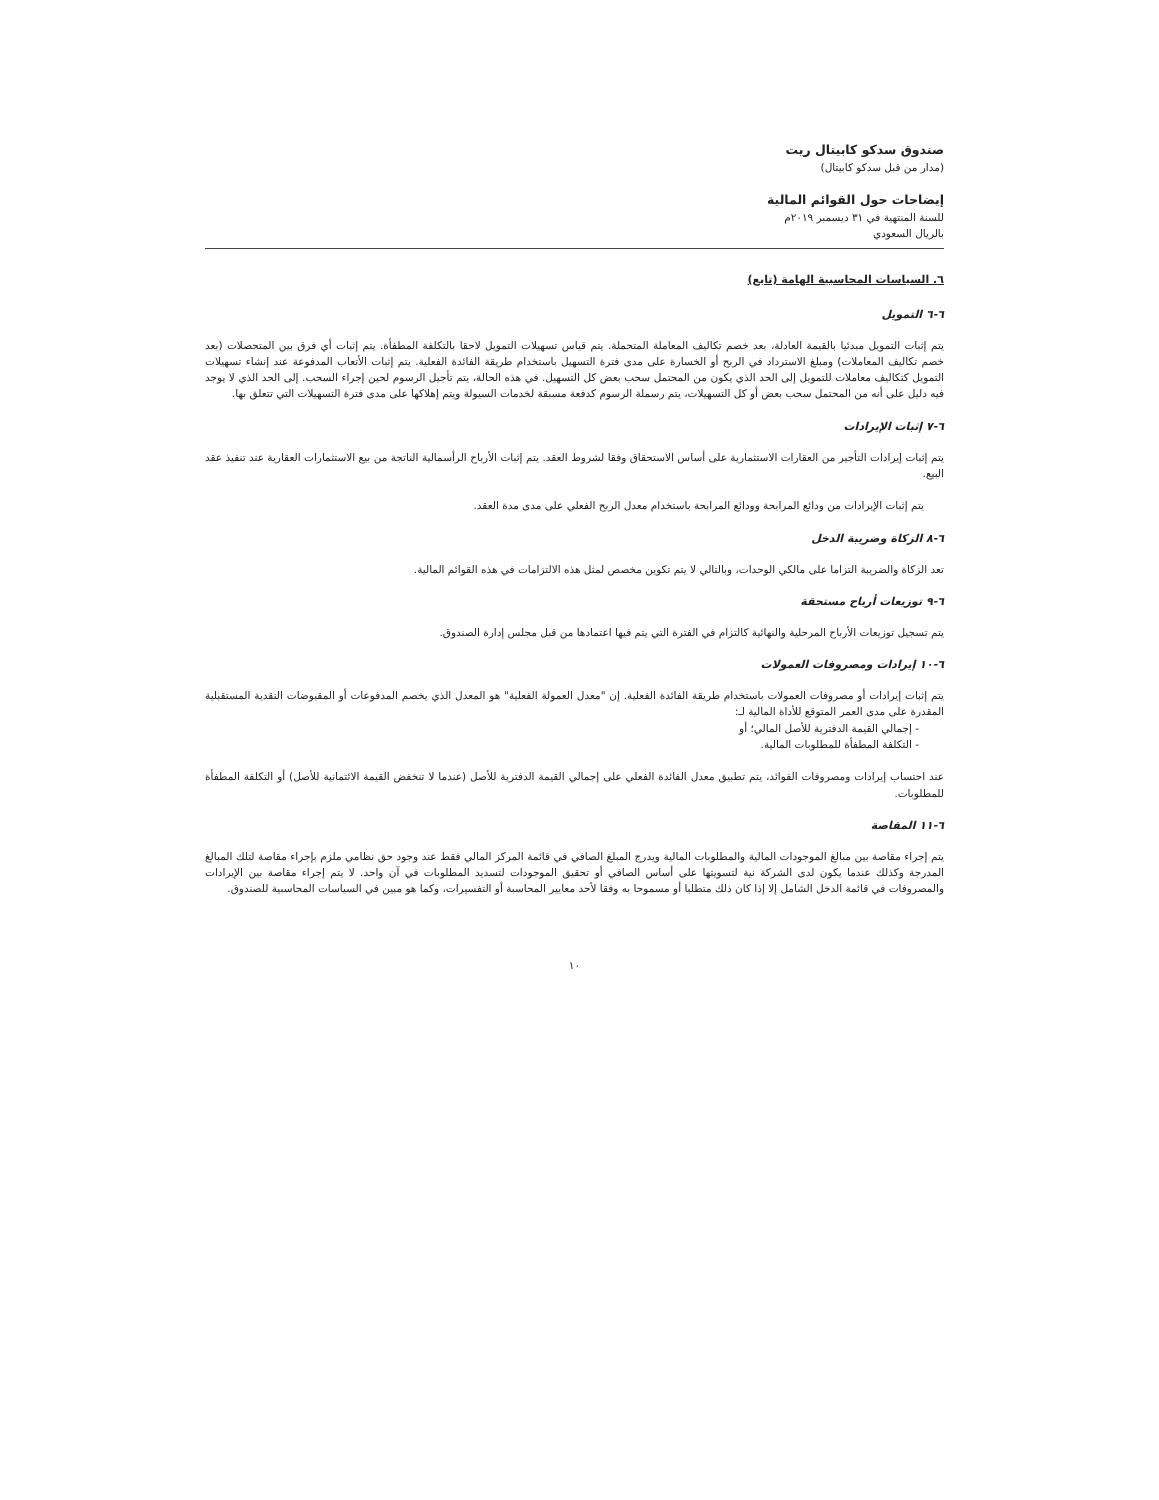صندوق سدكو كابيتال ريت
(مدار من قبل سدكو كابيتال)
إيضاحات حول القوائم المالية
للسنة المنتهية في ٣١ ديسمبر ٢٠١٩م
بالريال السعودي
٦. السياسات المحاسبية الهامة (تابع)
٦-٦ التمويل
يتم إثبات التمويل مبدئيا بالقيمة العادلة، بعد خصم تكاليف المعاملة المتحملة. يتم قياس تسهيلات التمويل لاحقا بالتكلفة المطفأة. يتم إثبات أي فرق بين المتحصلات (بعد خصم تكاليف المعاملات) ومبلغ الاسترداد في الربح أو الخسارة على مدى فترة التسهيل باستخدام طريقة الفائدة الفعلية. يتم إثبات الأتعاب المدفوعة عند إنشاء تسهيلات التمويل كتكاليف معاملات للتمويل إلى الحد الذي يكون من المحتمل سحب بعض كل التسهيل. في هذه الحالة، يتم تأجيل الرسوم لحين إجراء السحب. إلى الحد الذي لا يوجد فيه دليل على أنه من المحتمل سحب بعض أو كل التسهيلات، يتم رسملة الرسوم كدفعة مسبقة لخدمات السيولة ويتم إهلاكها على مدى فترة التسهيلات التي تتعلق بها.
٦-٧ إثبات الإيرادات
يتم إثبات إيرادات التأجير من العقارات الاستثمارية على أساس الاستحقاق وفقا لشروط العقد. يتم إثبات الأرباح الرأسمالية الناتجة من بيع الاستثمارات العقارية عند تنفيذ عقد البيع.
يتم إثبات الإيرادات من ودائع المرابحة وودائع المرابحة باستخدام معدل الربح الفعلي على مدى مدة العقد.
٦-٨ الزكاة وضريبة الدخل
تعد الزكاة والضريبة التزاما على مالكي الوحدات، وبالتالي لا يتم تكوين مخصص لمثل هذه الالتزامات في هذه القوائم المالية.
٦-٩ توزيعات أرباح مستحقة
يتم تسجيل توزيعات الأرباح المرحلية والنهائية كالتزام في الفترة التي يتم فيها اعتمادها من قبل مجلس إدارة الصندوق.
٦-١٠ إيرادات ومصروفات العمولات
يتم إثبات إيرادات أو مصروفات العمولات باستخدام طريقة الفائدة الفعلية. إن "معدل العمولة الفعلية" هو المعدل الذي يخصم المدفوعات أو المقبوضات النقدية المستقبلية المقدرة على مدى العمر المتوقع للأداة المالية لـ:
- إجمالي القيمة الدفترية للأصل المالي؛ أو
- التكلفة المطفأة للمطلوبات المالية.
عند احتساب إيرادات ومصروفات الفوائد، يتم تطبيق معدل الفائدة الفعلي على إجمالي القيمة الدفترية للأصل (عندما لا تنخفض القيمة الائتمانية للأصل) أو التكلفة المطفأة للمطلوبات.
٦-١١ المقاصة
يتم إجراء مقاصة بين مبالغ الموجودات المالية والمطلوبات المالية ويدرج المبلغ الصافي في قائمة المركز المالي فقط عند وجود حق نظامي ملزم بإجراء مقاصة لتلك المبالغ المدرجة وكذلك عندما يكون لدى الشركة نية لتسويتها على أساس الصافي أو تحقيق الموجودات لتسديد المطلوبات في آن واحد. لا يتم إجراء مقاصة بين الإيرادات والمصروفات في قائمة الدخل الشامل إلا إذا كان ذلك متطلبا أو مسموحا به وفقا لأحد معايير المحاسبة أو التفسيرات، وكما هو مبين في السياسات المحاسبية للصندوق.
١٠